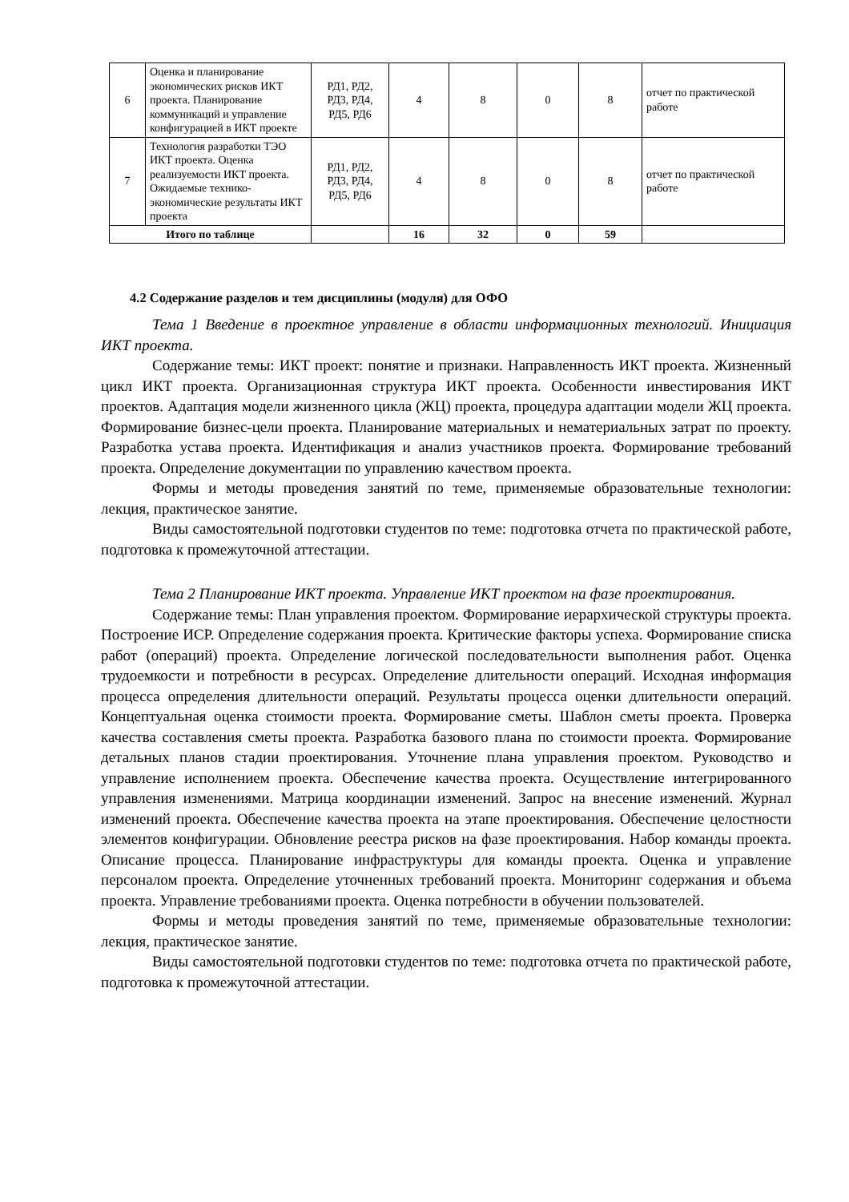| 6 | Оценка и планирование экономических рисков ИКТ проекта. Планирование коммуникаций и управление конфигурацией в ИКТ проекте | РД1, РД2, РД3, РД4, РД5, РД6 | 4 | 8 | 0 | 8 | отчет по практической работе |
| 7 | Технология разработки ТЭО ИКТ проекта. Оценка реализуемости ИКТ проекта. Ожидаемые технико-экономические результаты ИКТ проекта | РД1, РД2, РД3, РД4, РД5, РД6 | 4 | 8 | 0 | 8 | отчет по практической работе |
| Итого по таблице | | | 16 | 32 | 0 | 59 | |
4.2 Содержание разделов и тем дисциплины (модуля) для ОФО
Тема 1 Введение в проектное управление в области информационных технологий. Инициация ИКТ проекта.
Содержание темы: ИКТ проект: понятие и признаки. Направленность ИКТ проекта. Жизненный цикл ИКТ проекта. Организационная структура ИКТ проекта. Особенности инвестирования ИКТ проектов. Адаптация модели жизненного цикла (ЖЦ) проекта, процедура адаптации модели ЖЦ проекта. Формирование бизнес-цели проекта. Планирование материальных и нематериальных затрат по проекту. Разработка устава проекта. Идентификация и анализ участников проекта. Формирование требований проекта. Определение документации по управлению качеством проекта.
Формы и методы проведения занятий по теме, применяемые образовательные технологии: лекция, практическое занятие.
Виды самостоятельной подготовки студентов по теме: подготовка отчета по практической работе, подготовка к промежуточной аттестации.
Тема 2 Планирование ИКТ проекта. Управление ИКТ проектом на фазе проектирования.
Содержание темы: План управления проектом. Формирование иерархической структуры проекта. Построение ИСР. Определение содержания проекта. Критические факторы успеха. Формирование списка работ (операций) проекта. Определение логической последовательности выполнения работ. Оценка трудоемкости и потребности в ресурсах. Определение длительности операций. Исходная информация процесса определения длительности операций. Результаты процесса оценки длительности операций. Концептуальная оценка стоимости проекта. Формирование сметы. Шаблон сметы проекта. Проверка качества составления сметы проекта. Разработка базового плана по стоимости проекта. Формирование детальных планов стадии проектирования. Уточнение плана управления проектом. Руководство и управление исполнением проекта. Обеспечение качества проекта. Осуществление интегрированного управления изменениями. Матрица координации изменений. Запрос на внесение изменений. Журнал изменений проекта. Обеспечение качества проекта на этапе проектирования. Обеспечение целостности элементов конфигурации. Обновление реестра рисков на фазе проектирования. Набор команды проекта. Описание процесса. Планирование инфраструктуры для команды проекта. Оценка и управление персоналом проекта. Определение уточненных требований проекта. Мониторинг содержания и объема проекта. Управление требованиями проекта. Оценка потребности в обучении пользователей.
Формы и методы проведения занятий по теме, применяемые образовательные технологии: лекция, практическое занятие.
Виды самостоятельной подготовки студентов по теме: подготовка отчета по практической работе, подготовка к промежуточной аттестации.